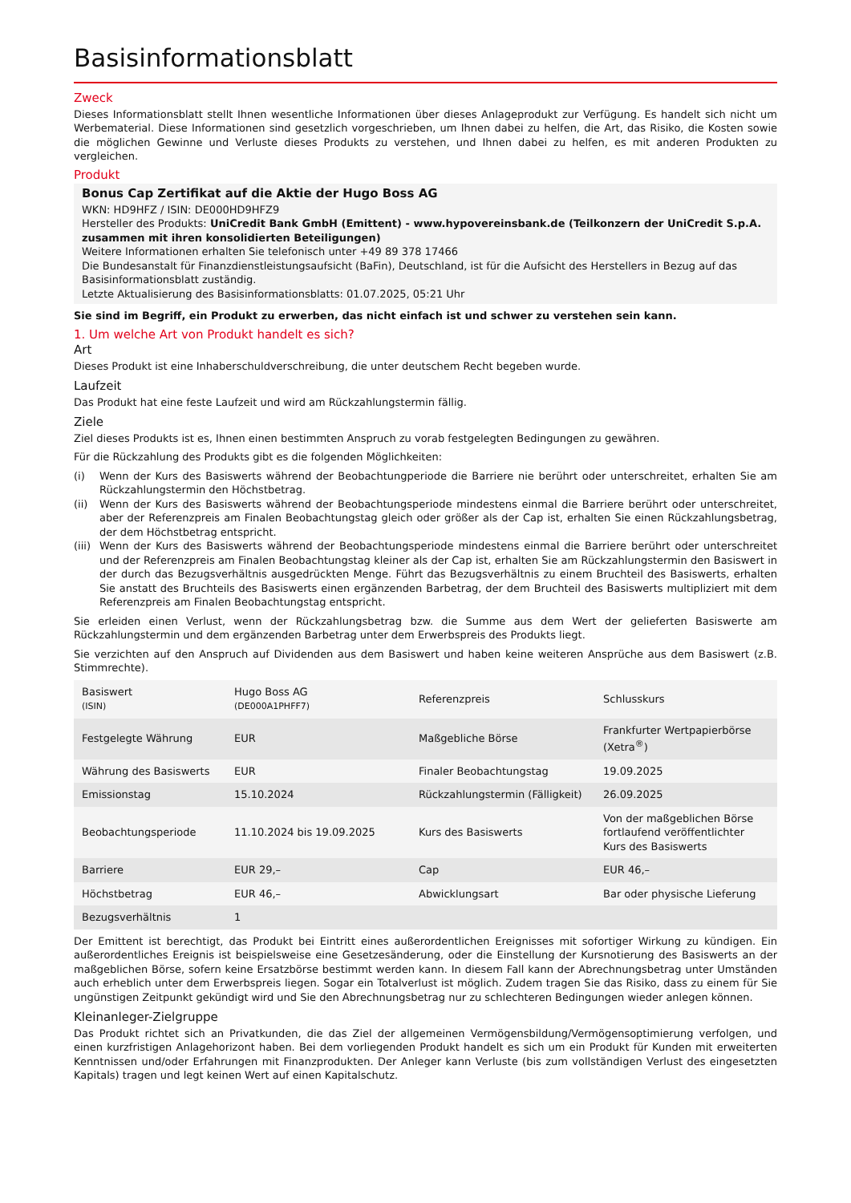Basisinformationsblatt
Zweck
Dieses Informationsblatt stellt Ihnen wesentliche Informationen über dieses Anlageprodukt zur Verfügung. Es handelt sich nicht um Werbematerial. Diese Informationen sind gesetzlich vorgeschrieben, um Ihnen dabei zu helfen, die Art, das Risiko, die Kosten sowie die möglichen Gewinne und Verluste dieses Produkts zu verstehen, und Ihnen dabei zu helfen, es mit anderen Produkten zu vergleichen.
Produkt
Bonus Cap Zertifikat auf die Aktie der Hugo Boss AG
WKN: HD9HFZ / ISIN: DE000HD9HFZ9
Hersteller des Produkts: UniCredit Bank GmbH (Emittent) - www.hypovereinsbank.de (Teilkonzern der UniCredit S.p.A. zusammen mit ihren konsolidierten Beteiligungen)
Weitere Informationen erhalten Sie telefonisch unter +49 89 378 17466
Die Bundesanstalt für Finanzdienstleistungsaufsicht (BaFin), Deutschland, ist für die Aufsicht des Herstellers in Bezug auf das Basisinformationsblatt zuständig.
Letzte Aktualisierung des Basisinformationsblatts: 01.07.2025, 05:21 Uhr
Sie sind im Begriff, ein Produkt zu erwerben, das nicht einfach ist und schwer zu verstehen sein kann.
1. Um welche Art von Produkt handelt es sich?
Art
Dieses Produkt ist eine Inhaberschuldverschreibung, die unter deutschem Recht begeben wurde.
Laufzeit
Das Produkt hat eine feste Laufzeit und wird am Rückzahlungstermin fällig.
Ziele
Ziel dieses Produkts ist es, Ihnen einen bestimmten Anspruch zu vorab festgelegten Bedingungen zu gewähren.
Für die Rückzahlung des Produkts gibt es die folgenden Möglichkeiten:
(i) Wenn der Kurs des Basiswerts während der Beobachtungperiode die Barriere nie berührt oder unterschreitet, erhalten Sie am Rückzahlungstermin den Höchstbetrag.
(ii) Wenn der Kurs des Basiswerts während der Beobachtungsperiode mindestens einmal die Barriere berührt oder unterschreitet, aber der Referenzpreis am Finalen Beobachtungstag gleich oder größer als der Cap ist, erhalten Sie einen Rückzahlungsbetrag, der dem Höchstbetrag entspricht.
(iii) Wenn der Kurs des Basiswerts während der Beobachtungsperiode mindestens einmal die Barriere berührt oder unterschreitet und der Referenzpreis am Finalen Beobachtungstag kleiner als der Cap ist, erhalten Sie am Rückzahlungstermin den Basiswert in der durch das Bezugsverhältnis ausgedrückten Menge. Führt das Bezugsverhältnis zu einem Bruchteil des Basiswerts, erhalten Sie anstatt des Bruchteils des Basiswerts einen ergänzenden Barbetrag, der dem Bruchteil des Basiswerts multipliziert mit dem Referenzpreis am Finalen Beobachtungstag entspricht.
Sie erleiden einen Verlust, wenn der Rückzahlungsbetrag bzw. die Summe aus dem Wert der gelieferten Basiswerte am Rückzahlungstermin und dem ergänzenden Barbetrag unter dem Erwerbspreis des Produkts liegt.
Sie verzichten auf den Anspruch auf Dividenden aus dem Basiswert und haben keine weiteren Ansprüche aus dem Basiswert (z.B. Stimmrechte).
| Basiswert (ISIN) | Hugo Boss AG (DE000A1PHFF7) | Referenzpreis | Schlusskurs |
| Festgelegte Währung | EUR | Maßgebliche Börse | Frankfurter Wertpapierbörse (Xetra<sup>®</sup>) |
| Währung des Basiswerts | EUR | Finaler Beobachtungstag | 19.09.2025 |
| Emissionstag | 15.10.2024 | Rückzahlungstermin (Fälligkeit) | 26.09.2025 |
| Beobachtungsperiode | 11.10.2024 bis 19.09.2025 | Kurs des Basiswerts | Von der maßgeblichen Börse fortlaufend veröffentlichter Kurs des Basiswerts |
| Barriere | EUR 29,– | Cap | EUR 46,– |
| Höchstbetrag | EUR 46,– | Abwicklungsart | Bar oder physische Lieferung |
| Bezugsverhältnis | 1 | | |
Der Emittent ist berechtigt, das Produkt bei Eintritt eines außerordentlichen Ereignisses mit sofortiger Wirkung zu kündigen. Ein außerordentliches Ereignis ist beispielsweise eine Gesetzesänderung, oder die Einstellung der Kursnotierung des Basiswerts an der maßgeblichen Börse, sofern keine Ersatzbörse bestimmt werden kann. In diesem Fall kann der Abrechnungsbetrag unter Umständen auch erheblich unter dem Erwerbspreis liegen. Sogar ein Totalverlust ist möglich. Zudem tragen Sie das Risiko, dass zu einem für Sie ungünstigen Zeitpunkt gekündigt wird und Sie den Abrechnungsbetrag nur zu schlechteren Bedingungen wieder anlegen können.
Kleinanleger-Zielgruppe
Das Produkt richtet sich an Privatkunden, die das Ziel der allgemeinen Vermögensbildung/Vermögensoptimierung verfolgen, und einen kurzfristigen Anlagehorizont haben. Bei dem vorliegenden Produkt handelt es sich um ein Produkt für Kunden mit erweiterten Kenntnissen und/oder Erfahrungen mit Finanzprodukten. Der Anleger kann Verluste (bis zum vollständigen Verlust des eingesetzten Kapitals) tragen und legt keinen Wert auf einen Kapitalschutz.